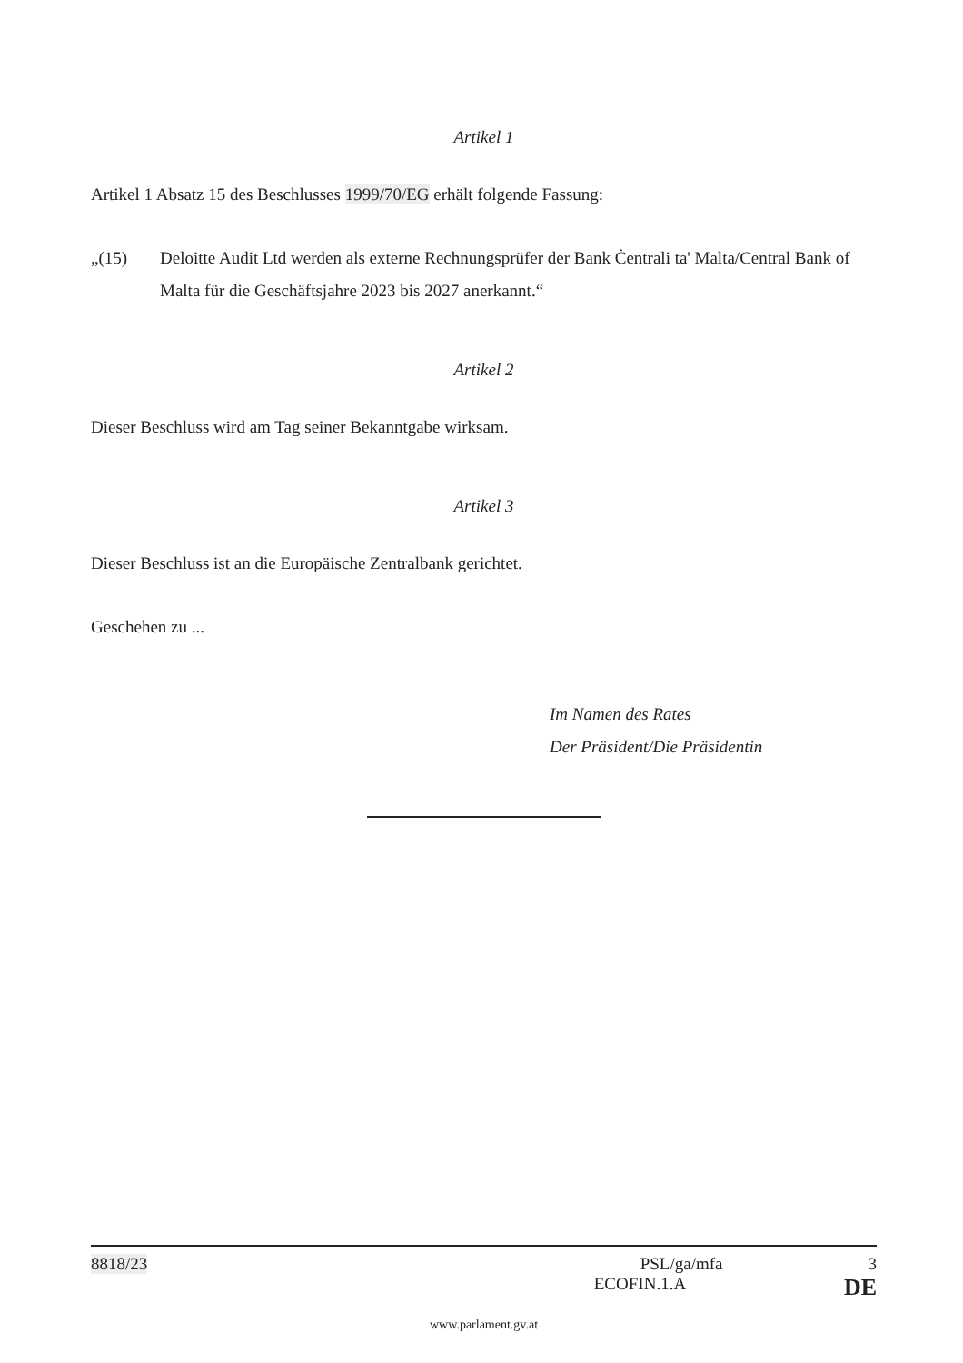Artikel 1
Artikel 1 Absatz 15 des Beschlusses 1999/70/EG erhält folgende Fassung:
„(15) Deloitte Audit Ltd werden als externe Rechnungsprüfer der Bank Ċentrali ta' Malta/Central Bank of Malta für die Geschäftsjahre 2023 bis 2027 anerkannt.“
Artikel 2
Dieser Beschluss wird am Tag seiner Bekanntgabe wirksam.
Artikel 3
Dieser Beschluss ist an die Europäische Zentralbank gerichtet.
Geschehen zu ...
Im Namen des Rates
Der Präsident/Die Präsidentin
8818/23 PSL/ga/mfa 3
ECOFIN.1.A DE
www.parlament.gv.at